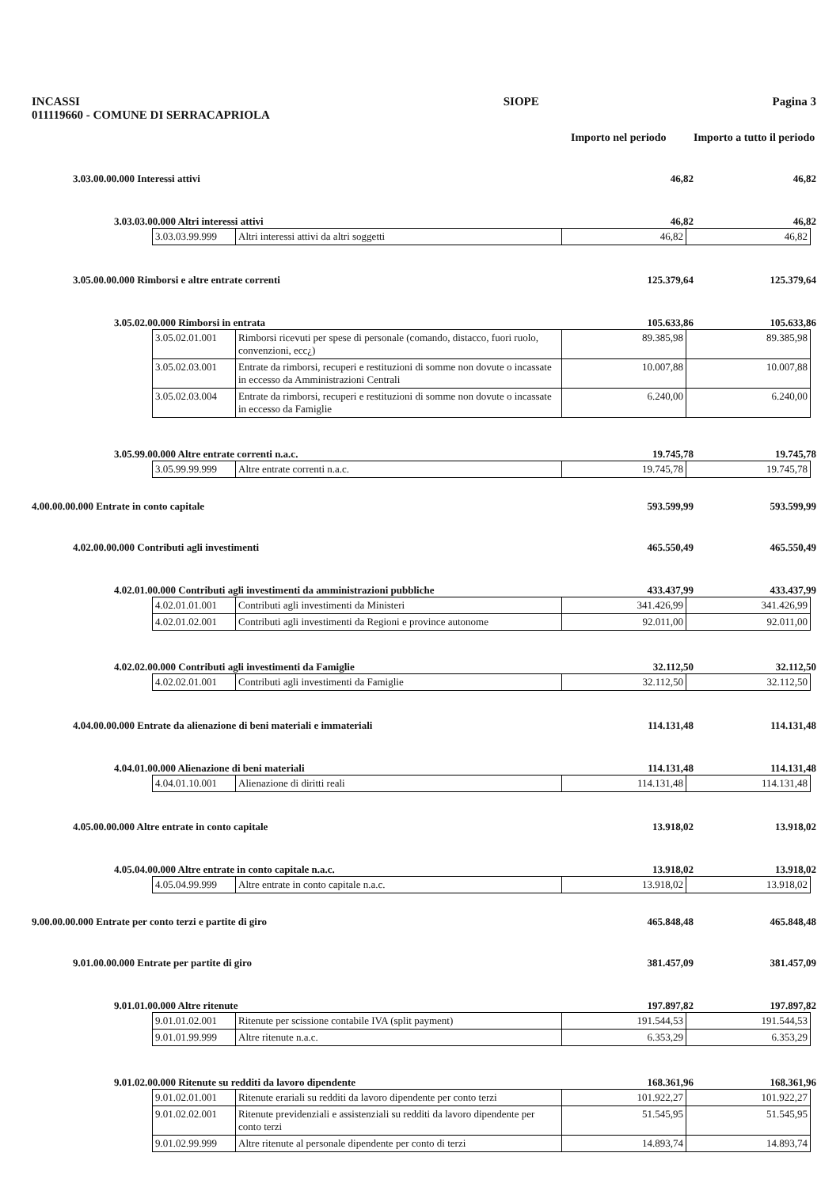INCASSI
011119660 - COMUNE DI SERRACAPRIOLA SIOPE Pagina 3
Importo nel periodo
Importo a tutto il periodo
3.03.00.00.000 Interessi attivi 46,82 46,82
3.03.03.00.000 Altri interessi attivi 46,82 46,82
| 3.03.03.99.999 | Altri interessi attivi da altri soggetti | 46,82 | 46,82 |
3.05.00.00.000 Rimborsi e altre entrate correnti 125.379,64 125.379,64
3.05.02.00.000 Rimborsi in entrata 105.633,86 105.633,86
| 3.05.02.01.001 | Rimborsi ricevuti per spese di personale (comando, distacco, fuori ruolo, convenzioni, ecc¿) | 89.385,98 | 89.385,98 |
| 3.05.02.03.001 | Entrate da rimborsi, recuperi e restituzioni di somme non dovute o incassate in eccesso da Amministrazioni Centrali | 10.007,88 | 10.007,88 |
| 3.05.02.03.004 | Entrate da rimborsi, recuperi e restituzioni di somme non dovute o incassate in eccesso da Famiglie | 6.240,00 | 6.240,00 |
3.05.99.00.000 Altre entrate correnti n.a.c. 19.745,78 19.745,78
| 3.05.99.99.999 | Altre entrate correnti n.a.c. | 19.745,78 | 19.745,78 |
4.00.00.00.000 Entrate in conto capitale 593.599,99 593.599,99
4.02.00.00.000 Contributi agli investimenti 465.550,49 465.550,49
4.02.01.00.000 Contributi agli investimenti da amministrazioni pubbliche 433.437,99 433.437,99
| 4.02.01.01.001 | Contributi agli investimenti da Ministeri | 341.426,99 | 341.426,99 |
| 4.02.01.02.001 | Contributi agli investimenti da Regioni e province autonome | 92.011,00 | 92.011,00 |
4.02.02.00.000 Contributi agli investimenti da Famiglie 32.112,50 32.112,50
| 4.02.02.01.001 | Contributi agli investimenti da Famiglie | 32.112,50 | 32.112,50 |
4.04.00.00.000 Entrate da alienazione di beni materiali e immateriali 114.131,48 114.131,48
4.04.01.00.000 Alienazione di beni materiali 114.131,48 114.131,48
| 4.04.01.10.001 | Alienazione di diritti reali | 114.131,48 | 114.131,48 |
4.05.00.00.000 Altre entrate in conto capitale 13.918,02 13.918,02
4.05.04.00.000 Altre entrate in conto capitale n.a.c. 13.918,02 13.918,02
| 4.05.04.99.999 | Altre entrate in conto capitale n.a.c. | 13.918,02 | 13.918,02 |
9.00.00.00.000 Entrate per conto terzi e partite di giro 465.848,48 465.848,48
9.01.00.00.000 Entrate per partite di giro 381.457,09 381.457,09
9.01.01.00.000 Altre ritenute 197.897,82 197.897,82
| 9.01.01.02.001 | Ritenute per scissione contabile IVA (split payment) | 191.544,53 | 191.544,53 |
| 9.01.01.99.999 | Altre ritenute n.a.c. | 6.353,29 | 6.353,29 |
9.01.02.00.000 Ritenute su redditi da lavoro dipendente 168.361,96 168.361,96
| 9.01.02.01.001 | Ritenute erariali su redditi da lavoro dipendente per conto terzi | 101.922,27 | 101.922,27 |
| 9.01.02.02.001 | Ritenute previdenziali e assistenziali su redditi da lavoro dipendente per conto terzi | 51.545,95 | 51.545,95 |
| 9.01.02.99.999 | Altre ritenute al personale dipendente per conto di terzi | 14.893,74 | 14.893,74 |